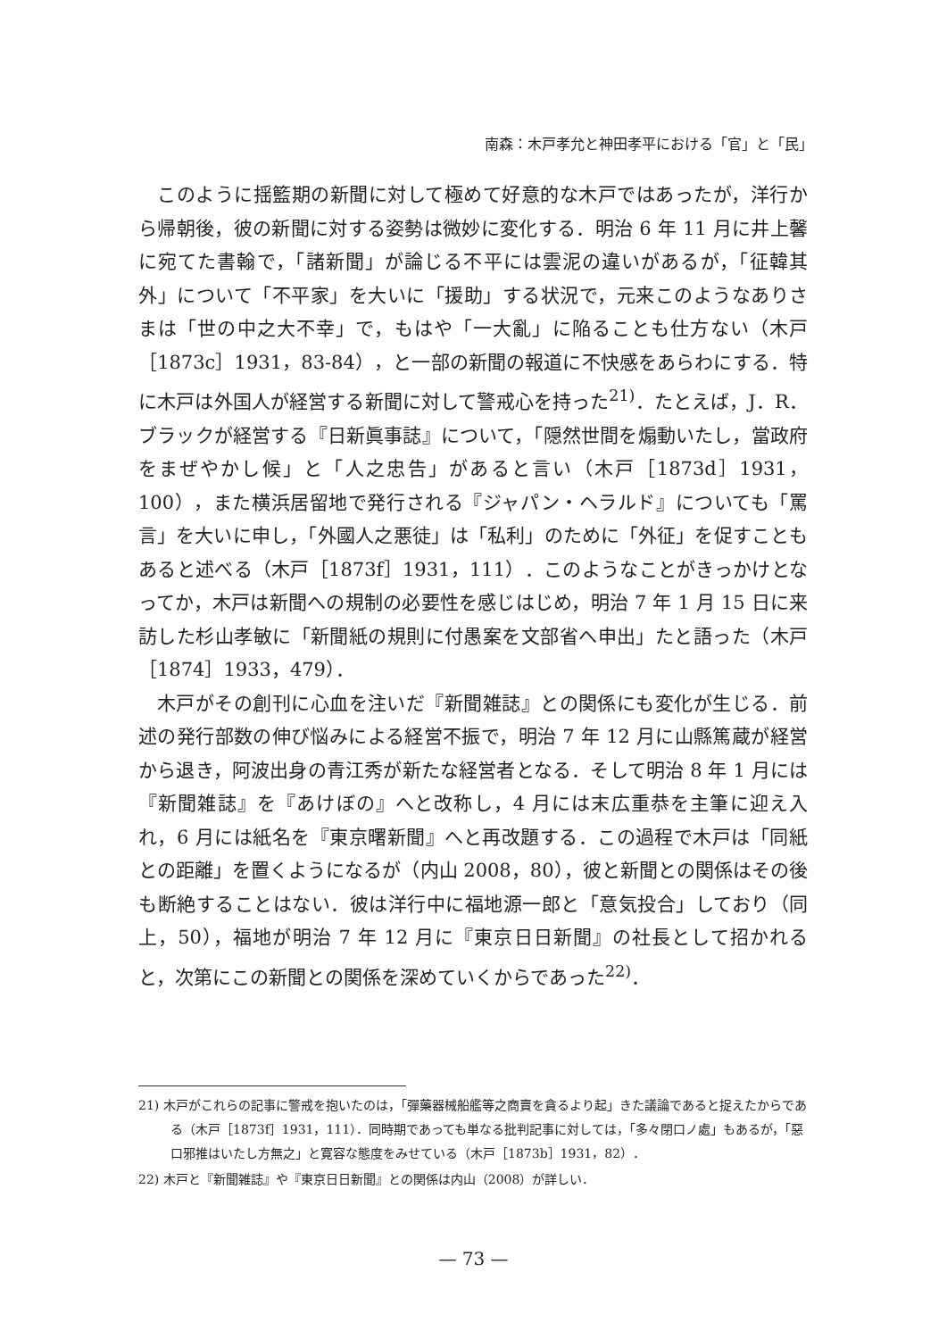南森：木戸孝允と神田孝平における「官」と「民」
このように揺籃期の新聞に対して極めて好意的な木戸ではあったが，洋行から帰朝後，彼の新聞に対する姿勢は微妙に変化する．明治 6 年 11 月に井上馨に宛てた書翰で，「諸新聞」が論じる不平には雲泥の違いがあるが，「征韓其外」について「不平家」を大いに「援助」する状況で，元来このようなありさまは「世の中之大不幸」で，もはや「一大亂」に陥ることも仕方ない（木戸［1873c］1931，83-84），と一部の新聞の報道に不快感をあらわにする．特に木戸は外国人が経営する新聞に対して警戒心を持った<sup>21)</sup>．たとえば，J．R．ブラックが経営する『日新眞事誌』について，「隠然世間を煽動いたし，當政府をまぜやかし候」と「人之忠告」があると言い（木戸［1873d］1931，100），また横浜居留地で発行される『ジャパン・ヘラルド』についても「罵言」を大いに申し，「外國人之悪徒」は「私利」のために「外征」を促すこともあると述べる（木戸［1873f］1931，111）．このようなことがきっかけとなってか，木戸は新聞への規制の必要性を感じはじめ，明治 7 年 1 月 15 日に来訪した杉山孝敏に「新聞紙の規則に付愚案を文部省へ申出」たと語った（木戸［1874］1933，479）．
木戸がその創刊に心血を注いだ『新聞雑誌』との関係にも変化が生じる．前述の発行部数の伸び悩みによる経営不振で，明治 7 年 12 月に山縣篤蔵が経営から退き，阿波出身の青江秀が新たな経営者となる．そして明治 8 年 1 月には『新聞雑誌』を『あけぼの』へと改称し，4 月には末広重恭を主筆に迎え入れ，6 月には紙名を『東京曙新聞』へと再改題する．この過程で木戸は「同紙との距離」を置くようになるが（内山 2008，80），彼と新聞との関係はその後も断絶することはない．彼は洋行中に福地源一郎と「意気投合」しており（同上，50），福地が明治 7 年 12 月に『東京日日新聞』の社長として招かれると，次第にこの新聞との関係を深めていくからであった<sup>22)</sup>．
21) 木戸がこれらの記事に警戒を抱いたのは，「彈藥器械船艦等之商賣を貪るより起」きた議論であると捉えたからである（木戸［1873f］1931，111）．同時期であっても単なる批判記事に対しては，「多々閉口ノ處」もあるが，「惡口邪推はいたし方無之」と寛容な態度をみせている（木戸［1873b］1931，82）．
22) 木戸と『新聞雑誌』や『東京日日新聞』との関係は内山（2008）が詳しい．
— 73 —